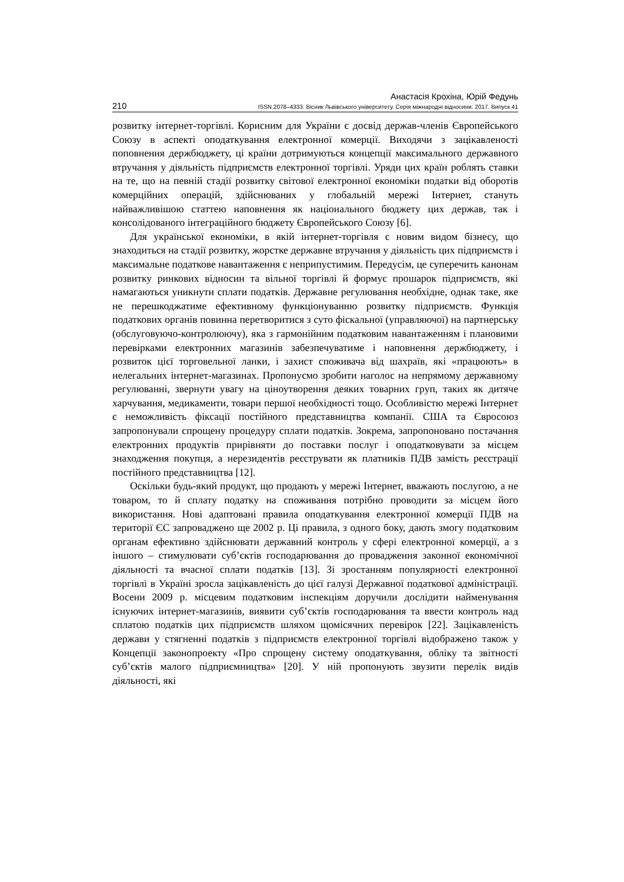Анастасія Крохіна, Юрій Федунь
210 ISSN 2078–4333. Вісник Львівського університету. Серія міжнародні відносини. 2017. Випуск 41
розвитку інтернет-торгівлі. Корисним для України є досвід держав-членів Європейського Союзу в аспекті оподаткування електронної комерції. Виходячи з зацікавленості поповнення держбюджету, ці країни дотримуються концепції максимального державного втручання у діяльність підприємств електронної торгівлі. Уряди цих країн роблять ставки на те, що на певній стадії розвитку світової електронної економіки податки від оборотів комерційних операцій, здійснюваних у глобальній мережі Інтернет, стануть найважливішою статтею наповнення як національного бюджету цих держав, так і консолідованого інтеграційного бюджету Європейського Союзу [6].
Для української економіки, в якій інтернет-торгівля є новим видом бізнесу, що знаходиться на стадії розвитку, жорстке державне втручання у діяльність цих підприємств і максимальне податкове навантаження є неприпустимим. Передусім, це суперечить канонам розвитку ринкових відносин та вільної торгівлі й формує прошарок підприємств, які намагаються уникнути сплати податків. Державне регулювання необхідне, однак таке, яке не перешкоджатиме ефективному функціонуванню розвитку підприємств. Функція податкових органів повинна перетворитися з суто фіскальної (управляючої) на партнерську (обслуговуючо-контролюючу), яка з гармонійним податковим навантаженням і плановими перевірками електронних магазинів забезпечуватиме і наповнення держбюджету, і розвиток цієї торговельної ланки, і захист споживача від шахраїв, які «працюють» в нелегальних інтернет-магазинах. Пропонуємо зробити наголос на непрямому державному регулюванні, звернути увагу на ціноутворення деяких товарних груп, таких як дитяче харчування, медикаменти, товари першої необхідності тощо. Особливістю мережі Інтернет є неможливість фіксації постійного представництва компанії. США та Євросоюз запропонували спрощену процедуру сплати податків. Зокрема, запропоновано постачання електронних продуктів прирівняти до поставки послуг і оподатковувати за місцем знаходження покупця, а нерезидентів реєструвати як платників ПДВ замість реєстрації постійного представництва [12].
Оскільки будь-який продукт, що продають у мережі Інтернет, вважають послугою, а не товаром, то й сплату податку на споживання потрібно проводити за місцем його використання. Нові адаптовані правила оподаткування електронної комерції ПДВ на території ЄС запроваджено ще 2002 р. Ці правила, з одного боку, дають змогу податковим органам ефективно здійснювати державний контроль у сфері електронної комерції, а з іншого – стимулювати суб’єктів господарювання до провадження законної економічної діяльності та вчасної сплати податків [13]. Зі зростанням популярності електронної торгівлі в Україні зросла зацікавленість до цієї галузі Державної податкової адміністрації. Восени 2009 р. місцевим податковим інспекціям доручили дослідити найменування існуючих інтернет-магазинів, виявити суб’єктів господарювання та ввести контроль над сплатою податків цих підприємств шляхом щомісячних перевірок [22]. Зацікавленість держави у стягненні податків з підприємств електронної торгівлі відображено також у Концепції законопроекту «Про спрощену систему оподаткування, обліку та звітності суб’єктів малого підприємництва» [20]. У ній пропонують звузити перелік видів діяльності, які